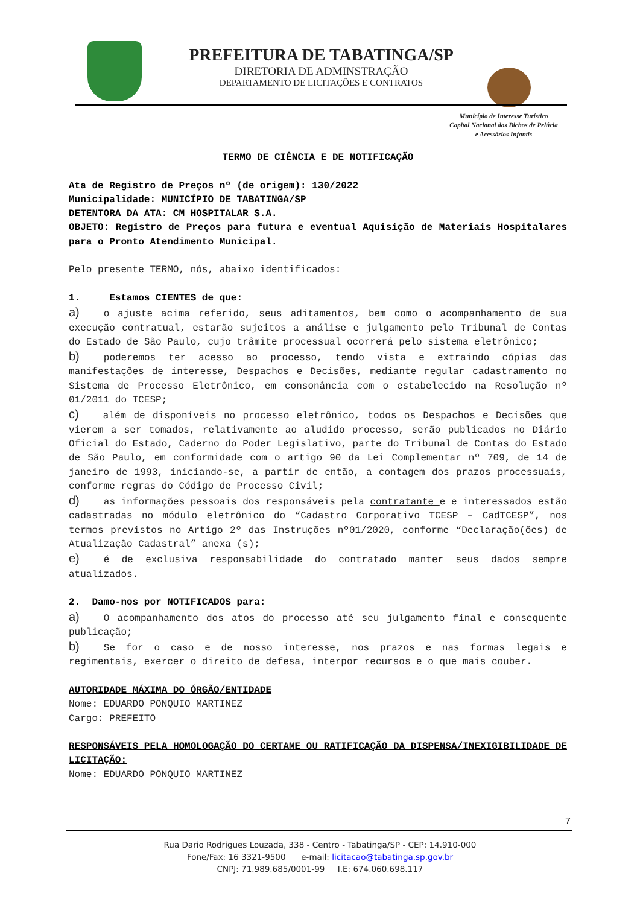PREFEITURA DE TABATINGA/SP
DIRETORIA DE ADMINSTRAÇÃO
DEPARTAMENTO DE LICITAÇÕES E CONTRATOS
Município de Interesse Turístico
Capital Nacional dos Bichos de Pelúcia
e Acessórios Infantis
TERMO DE CIÊNCIA E DE NOTIFICAÇÃO
Ata de Registro de Preços nº (de origem): 130/2022
Municipalidade: MUNICÍPIO DE TABATINGA/SP
DETENTORA DA ATA: CM HOSPITALAR S.A.
OBJETO: Registro de Preços para futura e eventual Aquisição de Materiais Hospitalares para o Pronto Atendimento Municipal.
Pelo presente TERMO, nós, abaixo identificados:
1. Estamos CIENTES de que:
a) o ajuste acima referido, seus aditamentos, bem como o acompanhamento de sua execução contratual, estarão sujeitos a análise e julgamento pelo Tribunal de Contas do Estado de São Paulo, cujo trâmite processual ocorrerá pelo sistema eletrônico;
b) poderemos ter acesso ao processo, tendo vista e extraindo cópias das manifestações de interesse, Despachos e Decisões, mediante regular cadastramento no Sistema de Processo Eletrônico, em consonância com o estabelecido na Resolução nº 01/2011 do TCESP;
c) além de disponíveis no processo eletrônico, todos os Despachos e Decisões que vierem a ser tomados, relativamente ao aludido processo, serão publicados no Diário Oficial do Estado, Caderno do Poder Legislativo, parte do Tribunal de Contas do Estado de São Paulo, em conformidade com o artigo 90 da Lei Complementar nº 709, de 14 de janeiro de 1993, iniciando-se, a partir de então, a contagem dos prazos processuais, conforme regras do Código de Processo Civil;
d) as informações pessoais dos responsáveis pela contratante e e interessados estão cadastradas no módulo eletrônico do “Cadastro Corporativo TCESP – CadTCESP”, nos termos previstos no Artigo 2º das Instruções nº01/2020, conforme “Declaração(ões) de Atualização Cadastral” anexa (s);
e) é de exclusiva responsabilidade do contratado manter seus dados sempre atualizados.
2. Damo-nos por NOTIFICADOS para:
a) O acompanhamento dos atos do processo até seu julgamento final e consequente publicação;
b) Se for o caso e de nosso interesse, nos prazos e nas formas legais e regimentais, exercer o direito de defesa, interpor recursos e o que mais couber.
AUTORIDADE MÁXIMA DO ÓRGÃO/ENTIDADE
Nome: EDUARDO PONQUIO MARTINEZ
Cargo: PREFEITO
RESPONSÁVEIS PELA HOMOLOGAÇÃO DO CERTAME OU RATIFICAÇÃO DA DISPENSA/INEXIGIBILIDADE DE LICITAÇÃO:
Nome: EDUARDO PONQUIO MARTINEZ
7
Rua Dario Rodrigues Louzada, 338 - Centro - Tabatinga/SP - CEP: 14.910-000
Fone/Fax: 16 3321-9500 e-mail: licitacao@tabatinga.sp.gov.br
CNPJ: 71.989.685/0001-99 I.E: 674.060.698.117